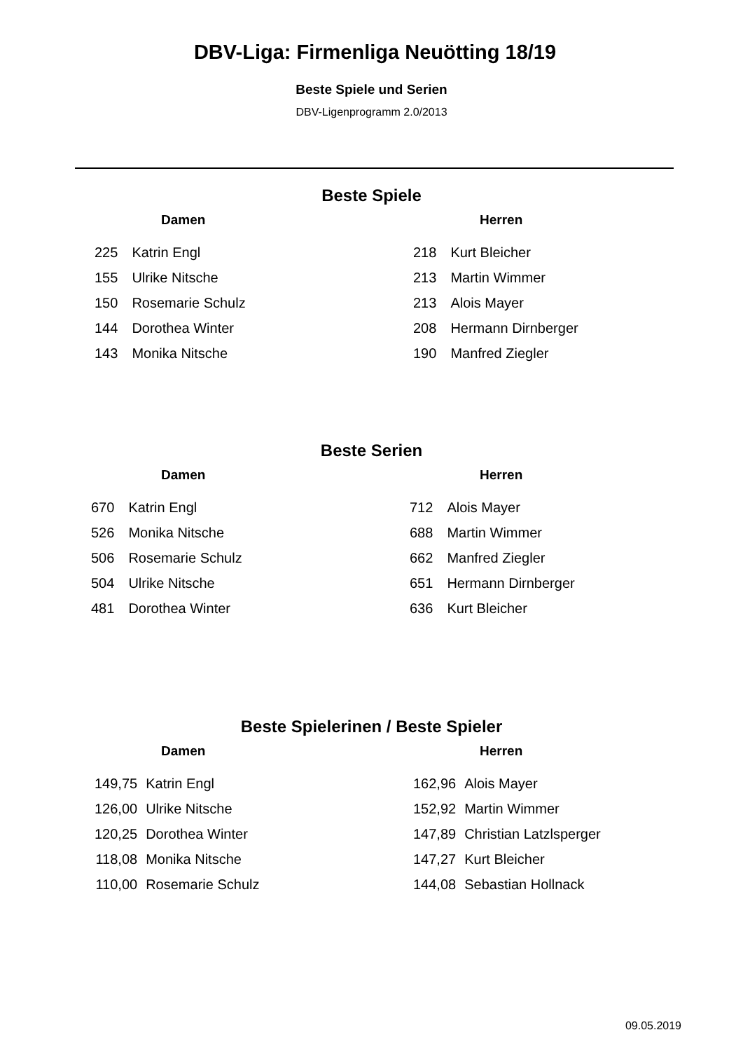DBV-Liga: Firmenliga Neuötting 18/19
Beste Spiele und Serien
DBV-Ligenprogramm 2.0/2013
Beste Spiele
Damen
| 225 | Katrin Engl |
| 155 | Ulrike Nitsche |
| 150 | Rosemarie Schulz |
| 144 | Dorothea Winter |
| 143 | Monika Nitsche |
Herren
| 218 | Kurt Bleicher |
| 213 | Martin Wimmer |
| 213 | Alois Mayer |
| 208 | Hermann Dirnberger |
| 190 | Manfred Ziegler |
Beste Serien
Damen
| 670 | Katrin Engl |
| 526 | Monika Nitsche |
| 506 | Rosemarie Schulz |
| 504 | Ulrike Nitsche |
| 481 | Dorothea Winter |
Herren
| 712 | Alois Mayer |
| 688 | Martin Wimmer |
| 662 | Manfred Ziegler |
| 651 | Hermann Dirnberger |
| 636 | Kurt Bleicher |
Beste Spielerinen / Beste Spieler
Damen
| 149,75 | Katrin Engl |
| 126,00 | Ulrike Nitsche |
| 120,25 | Dorothea Winter |
| 118,08 | Monika Nitsche |
| 110,00 | Rosemarie Schulz |
Herren
| 162,96 | Alois Mayer |
| 152,92 | Martin Wimmer |
| 147,89 | Christian Latzlsperger |
| 147,27 | Kurt Bleicher |
| 144,08 | Sebastian Hollnack |
09.05.2019